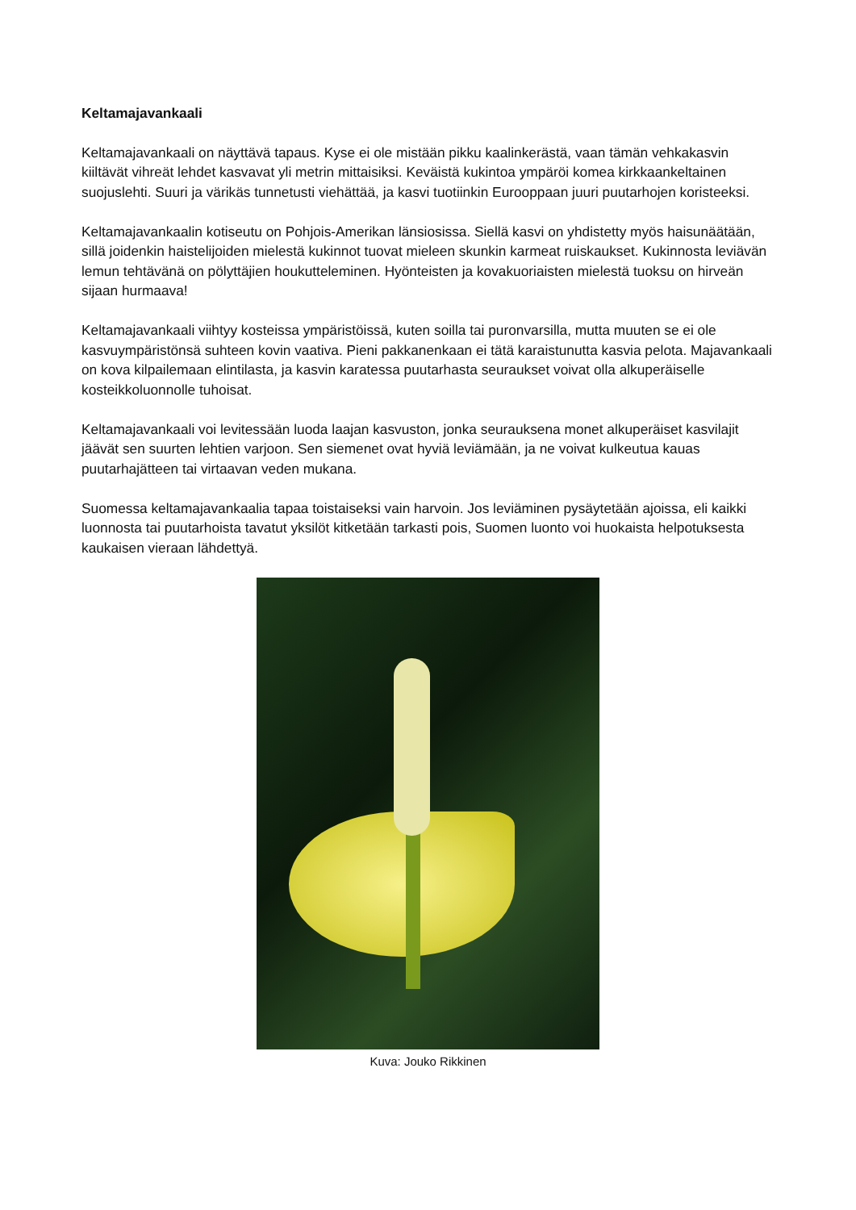Keltamajavankaali
Keltamajavankaali on näyttävä tapaus. Kyse ei ole mistään pikku kaalinkerästä, vaan tämän vehkakasvin kiiltävät vihreät lehdet kasvavat yli metrin mittaisiksi. Keväistä kukintoa ympäröi komea kirkkaankeltainen suojuslehti. Suuri ja värikäs tunnetusti viehättää, ja kasvi tuotiinkin Eurooppaan juuri puutarhojen koristeeksi.
Keltamajavankaalin kotiseutu on Pohjois-Amerikan länsiosissa. Siellä kasvi on yhdistetty myös haisunäätään, sillä joidenkin haistelijoiden mielestä kukinnot tuovat mieleen skunkin karmeat ruiskaukset. Kukinnosta leviävän lemun tehtävänä on pölyttäjien houkutteleminen. Hyönteisten ja kovakuoriaisten mielestä tuoksu on hirveän sijaan hurmaava!
Keltamajavankaali viihtyy kosteissa ympäristöissä, kuten soilla tai puronvarsilla, mutta muuten se ei ole kasvuympäristönsä suhteen kovin vaativa. Pieni pakkanenkaan ei tätä karaistunutta kasvia pelota. Majavankaali on kova kilpailemaan elintilasta, ja kasvin karatessa puutarhasta seuraukset voivat olla alkuperäiselle kosteikkoluonnolle tuhoisat.
Keltamajavankaali voi levitessään luoda laajan kasvuston, jonka seurauksena monet alkuperäiset kasvilajit jäävät sen suurten lehtien varjoon. Sen siemenet ovat hyviä leviämään, ja ne voivat kulkeutua kauas puutarhajätteen tai virtaavan veden mukana.
Suomessa keltamajavankaalia tapaa toistaiseksi vain harvoin. Jos leviäminen pysäytetään ajoissa, eli kaikki luonnosta tai puutarhoista tavatut yksilöt kitketään tarkasti pois, Suomen luonto voi huokaista helpotuksesta kaukaisen vieraan lähdettyä.
Kuva: Jouko Rikkinen